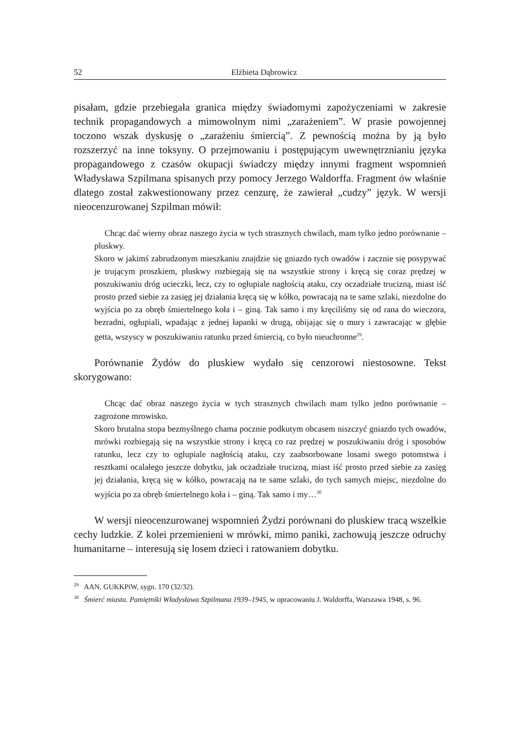52 Elżbieta Dąbrowicz
pisałam, gdzie przebiegała granica między świadomymi zapożyczeniami w zakresie technik propagandowych a mimowolnym nimi „zarażeniem”. W prasie powojennej toczono wszak dyskusję o „zarażeniu śmiercią”. Z pewnością można by ją było rozszerzyć na inne toksyny. O przejmowaniu i postępującym uwewnętrznianiu języka propagandowego z czasów okupacji świadczy między innymi fragment wspomnień Władysława Szpilmana spisanych przy pomocy Jerzego Waldorffa. Fragment ów właśnie dlatego został zakwestionowany przez cenzurę, że zawierał „cudzy” język. W wersji nieocenzurowanej Szpilman mówił:
Chcąc dać wierny obraz naszego życia w tych strasznych chwilach, mam tylko jedno porównanie – pluskwy.
Skoro w jakimś zabrudzonym mieszkaniu znajdzie się gniazdo tych owadów i zacznie się posypywać je trującym proszkiem, pluskwy rozbiegają się na wszystkie strony i kręcą się coraz prędzej w poszukiwaniu dróg ucieczki, lecz, czy to ogłupiale nagłością ataku, czy oczadziałe trucizną, miast iść prosto przed siebie za zasięg jej działania kręcą się w kółko, powracają na te same szlaki, niezdolne do wyjścia po za obręb śmiertelnego koła i – giną. Tak samo i my kręciliśmy się od rana do wieczora, bezradni, ogłupiali, wpadając z jednej łapanki w drugą, obijając się o mury i zawracając w głębie getta, wszyscy w poszukiwaniu ratunku przed śmiercią, co było nieuchronne<sup>29</sup>.
Porównanie Żydów do pluskiew wydało się cenzorowi niestosowne. Tekst skorygowano:
Chcąc dać obraz naszego życia w tych strasznych chwilach mam tylko jedno porównanie – zagrożone mrowisko.
Skoro brutalna stopa bezmyślnego chama pocznie podkutym obcasem niszczyć gniazdo tych owadów, mrówki rozbiegają się na wszystkie strony i kręcą co raz prędzej w poszukiwaniu dróg i sposobów ratunku, lecz czy to ogłupiale nagłością ataku, czy zaabsorbowane losami swego potomstwa i resztkami ocalałego jeszcze dobytku, jak oczadziałe trucizną, miast iść prosto przed siebie za zasięg jej działania, kręcą się w kółko, powracają na te same szlaki, do tych samych miejsc, niezdolne do wyjścia po za obręb śmiertelnego koła i – giną. Tak samo i my…<sup>30</sup>
W wersji nieocenzurowanej wspomnień Żydzi porównani do pluskiew tracą wszelkie cechy ludzkie. Z kolei przemienieni w mrówki, mimo paniki, zachowują jeszcze odruchy humanitarne – interesują się losem dzieci i ratowaniem dobytku.
<sup>29</sup> AAN, GUKKPiW, sygn. 170 (32/32).
<sup>30</sup> Śmierć miasta. Pamiętniki Władysława Szpilmana 1939–1945, w opracowaniu J. Waldorffa, Warszawa 1948, s. 96.